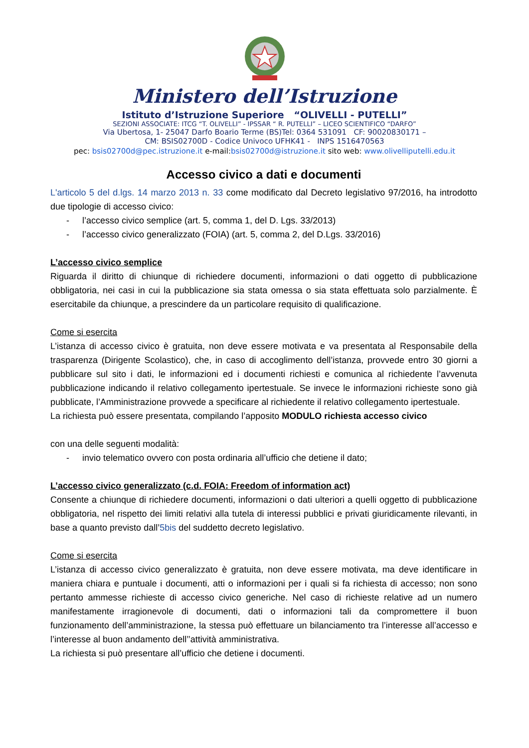Ministero dell’Istruzione
Istituto d’Istruzione Superiore “OLIVELLI - PUTELLI”
SEZIONI ASSOCIATE: ITCG “T. OLIVELLI” - IPSSAR “ R. PUTELLI” – LICEO SCIENTIFICO “DARFO”
Via Ubertosa, 1- 25047 Darfo Boario Terme (BS)Tel: 0364 531091 CF: 90020830171 –
CM: BSIS02700D - Codice Univoco UFHK41 - INPS 1516470563
pec: bsis02700d@pec.istruzione.it e-mail:bsis02700d@istruzione.it sito web: www.olivelliputelli.edu.it
Accesso civico a dati e documenti
L'articolo 5 del d.lgs. 14 marzo 2013 n. 33 come modificato dal Decreto legislativo 97/2016, ha introdotto due tipologie di accesso civico:
- l’accesso civico semplice (art. 5, comma 1, del D. Lgs. 33/2013)
- l’accesso civico generalizzato (FOIA) (art. 5, comma 2, del D.Lgs. 33/2016)
L’accesso civico semplice
Riguarda il diritto di chiunque di richiedere documenti, informazioni o dati oggetto di pubblicazione obbligatoria, nei casi in cui la pubblicazione sia stata omessa o sia stata effettuata solo parzialmente. È esercitabile da chiunque, a prescindere da un particolare requisito di qualificazione.
Come si esercita
L’istanza di accesso civico è gratuita, non deve essere motivata e va presentata al Responsabile della trasparenza (Dirigente Scolastico), che, in caso di accoglimento dell’istanza, provvede entro 30 giorni a pubblicare sul sito i dati, le informazioni ed i documenti richiesti e comunica al richiedente l’avvenuta pubblicazione indicando il relativo collegamento ipertestuale. Se invece le informazioni richieste sono già pubblicate, l’Amministrazione provvede a specificare al richiedente il relativo collegamento ipertestuale.
La richiesta può essere presentata, compilando l’apposito MODULO richiesta accesso civico
con una delle seguenti modalità:
- invio telematico ovvero con posta ordinaria all’ufficio che detiene il dato;
L’accesso civico generalizzato (c.d. FOIA: Freedom of information act)
Consente a chiunque di richiedere documenti, informazioni o dati ulteriori a quelli oggetto di pubblicazione obbligatoria, nel rispetto dei limiti relativi alla tutela di interessi pubblici e privati giuridicamente rilevanti, in base a quanto previsto dall’5bis del suddetto decreto legislativo.
Come si esercita
L’istanza di accesso civico generalizzato è gratuita, non deve essere motivata, ma deve identificare in maniera chiara e puntuale i documenti, atti o informazioni per i quali si fa richiesta di accesso; non sono pertanto ammesse richieste di accesso civico generiche. Nel caso di richieste relative ad un numero manifestamente irragionevole di documenti, dati o informazioni tali da compromettere il buon funzionamento dell’amministrazione, la stessa può effettuare un bilanciamento tra l’interesse all’accesso e l’interesse al buon andamento dell’’attività amministrativa.
La richiesta si può presentare all’ufficio che detiene i documenti.